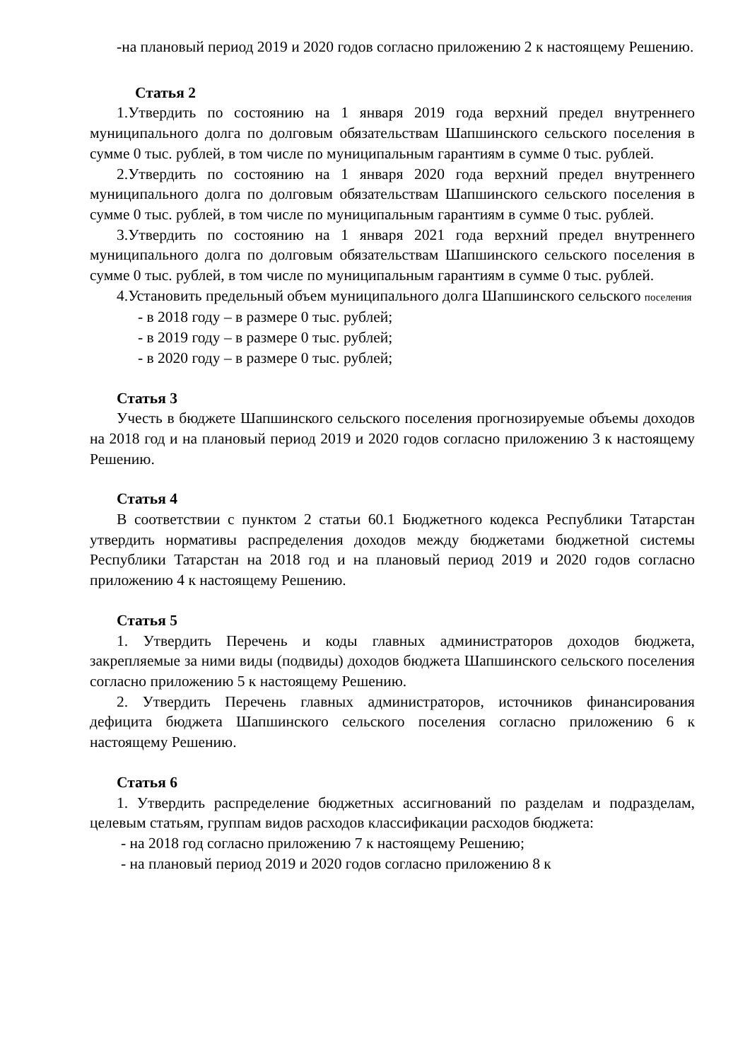-на плановый период 2019 и 2020 годов согласно приложению 2 к настоящему Решению.
Статья 2
1.Утвердить по состоянию на 1 января 2019 года верхний предел внутреннего муниципального долга по долговым обязательствам Шапшинского сельского поселения в сумме 0 тыс. рублей, в том числе по муниципальным гарантиям в сумме 0 тыс. рублей.
2.Утвердить по состоянию на 1 января 2020 года верхний предел внутреннего муниципального долга по долговым обязательствам Шапшинского сельского поселения в сумме 0 тыс. рублей, в том числе по муниципальным гарантиям в сумме 0 тыс. рублей.
3.Утвердить по состоянию на 1 января 2021 года верхний предел внутреннего муниципального долга по долговым обязательствам Шапшинского сельского поселения в сумме 0 тыс. рублей, в том числе по муниципальным гарантиям в сумме 0 тыс. рублей.
4.Установить предельный объем муниципального долга Шапшинского сельского поселения
- в 2018 году – в размере 0 тыс. рублей;
- в 2019 году – в размере 0 тыс. рублей;
- в 2020 году – в размере 0 тыс. рублей;
Статья 3
Учесть в бюджете Шапшинского сельского поселения прогнозируемые объемы доходов на 2018 год и на плановый период 2019 и 2020 годов согласно приложению 3 к настоящему Решению.
Статья 4
В соответствии с пунктом 2 статьи 60.1 Бюджетного кодекса Республики Татарстан утвердить нормативы распределения доходов между бюджетами бюджетной системы Республики Татарстан на 2018 год и на плановый период 2019 и 2020 годов согласно приложению 4 к настоящему Решению.
Статья 5
1. Утвердить Перечень и коды главных администраторов доходов бюджета, закрепляемые за ними виды (подвиды) доходов бюджета Шапшинского сельского поселения согласно приложению 5 к настоящему Решению.
2. Утвердить Перечень главных администраторов, источников финансирования дефицита бюджета Шапшинского сельского поселения согласно приложению 6 к настоящему Решению.
Статья 6
1. Утвердить распределение бюджетных ассигнований по разделам и подразделам, целевым статьям, группам видов расходов классификации расходов бюджета:
- на 2018 год согласно приложению 7 к настоящему Решению;
- на плановый период 2019 и 2020 годов согласно приложению 8 к